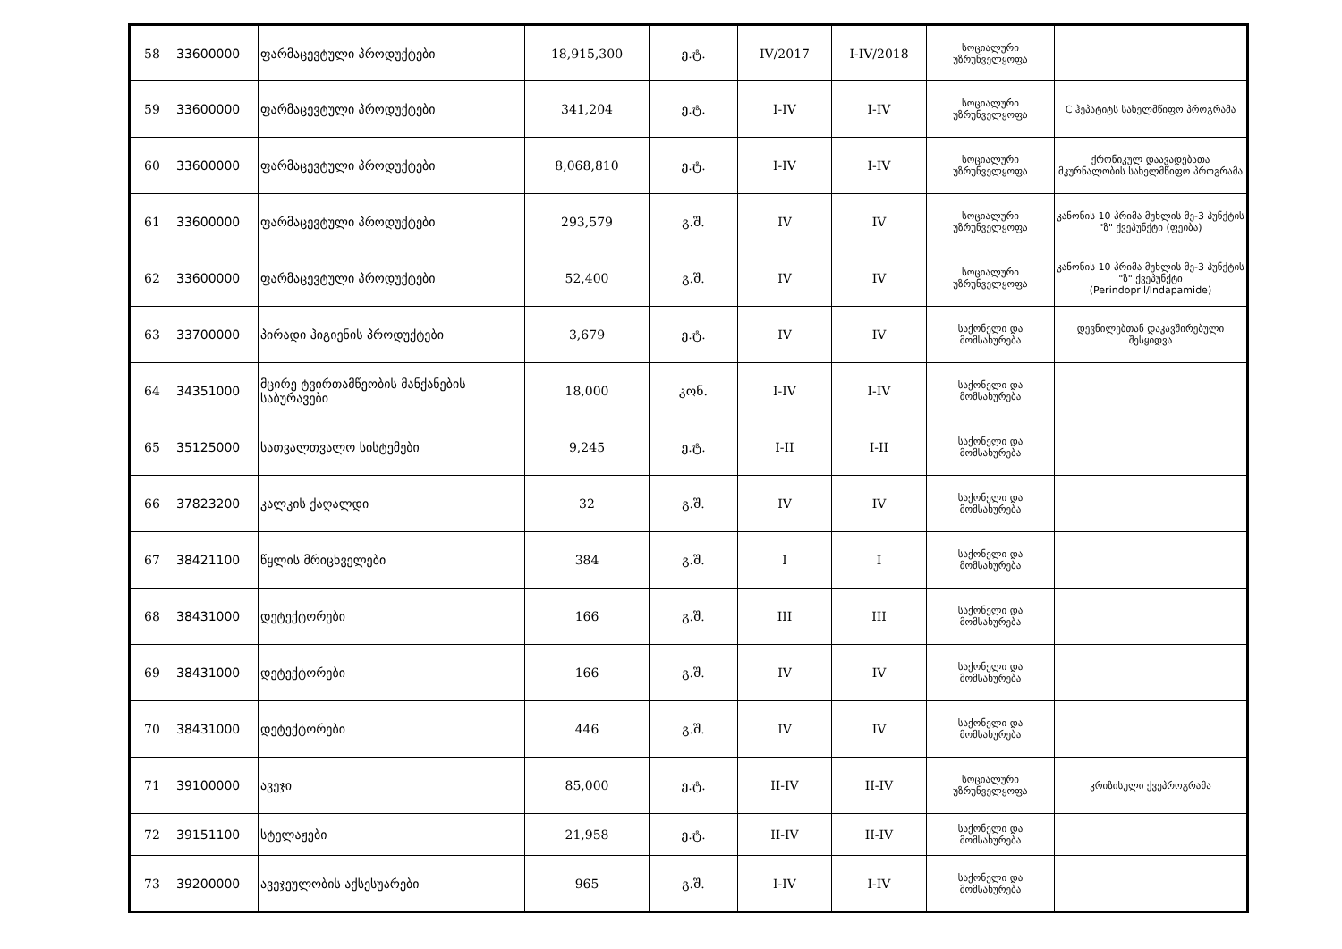| 58 | 33600000 | ფარმაცევტული პროდუქტები | 18,915,300 | ე.ტ. | IV/2017 | I-IV/2018 | სოციალური უზრუნველყოფა | |
| 59 | 33600000 | ფარმაცევტული პროდუქტები | 341,204 | ე.ტ. | I-IV | I-IV | სოციალური უზრუნველყოფა | C ჰეპატიტს სახელმწიფო პროგრამა |
| 60 | 33600000 | ფარმაცევტული პროდუქტები | 8,068,810 | ე.ტ. | I-IV | I-IV | სოციალური უზრუნველყოფა | ქრონიკულ დაავადებათა მკურნალობის სახელმწიფო პროგრამა |
| 61 | 33600000 | ფარმაცევტული პროდუქტები | 293,579 | გ.შ. | IV | IV | სოციალური უზრუნველყოფა | კანონის 10 პრიმა მუხლის მე-3 პუნქტის "ზ" ქვეპუნქტი (ფეიბა) |
| 62 | 33600000 | ფარმაცევტული პროდუქტები | 52,400 | გ.შ. | IV | IV | სოციალური უზრუნველყოფა | კანონის 10 პრიმა მუხლის მე-3 პუნქტის "ზ" ქვეპუნქტი (Perindopril/Indapamide) |
| 63 | 33700000 | პირადი ჰიგიენის პროდუქტები | 3,679 | ე.ტ. | IV | IV | საქონელი და მომსახურება | დევნილებთან დაკავშირებული შესყიდვა |
| 64 | 34351000 | მცირე ტვირთამწეობის მანქანების საბურავები | 18,000 | კონ. | I-IV | I-IV | საქონელი და მომსახურება | |
| 65 | 35125000 | სათვალთვალო სისტემები | 9,245 | ე.ტ. | I-II | I-II | საქონელი და მომსახურება | |
| 66 | 37823200 | კალკის ქაღალდი | 32 | გ.შ. | IV | IV | საქონელი და მომსახურება | |
| 67 | 38421100 | წყლის მრიცხველები | 384 | გ.შ. | I | I | საქონელი და მომსახურება | |
| 68 | 38431000 | დეტექტორები | 166 | გ.შ. | III | III | საქონელი და მომსახურება | |
| 69 | 38431000 | დეტექტორები | 166 | გ.შ. | IV | IV | საქონელი და მომსახურება | |
| 70 | 38431000 | დეტექტორები | 446 | გ.შ. | IV | IV | საქონელი და მომსახურება | |
| 71 | 39100000 | ავეჯი | 85,000 | ე.ტ. | II-IV | II-IV | სოციალური უზრუნველყოფა | კრიზისული ქვეპროგრამა |
| 72 | 39151100 | სტელაჟები | 21,958 | ე.ტ. | II-IV | II-IV | საქონელი და მომსახურება | |
| 73 | 39200000 | ავეჯეულობის აქსესუარები | 965 | გ.შ. | I-IV | I-IV | საქონელი და მომსახურება | |